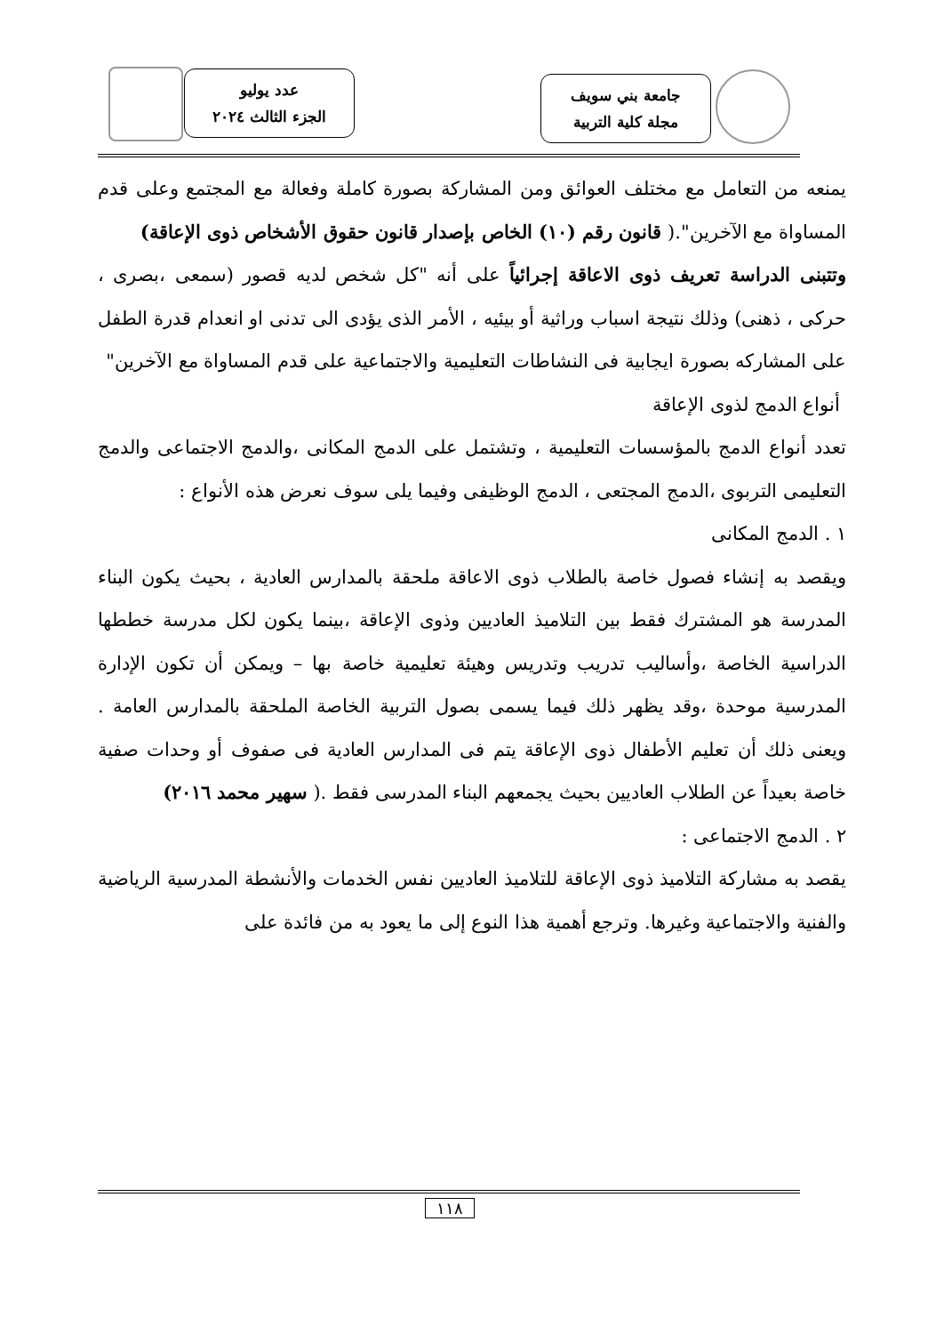جامعة بني سويف
مجلة كلية التربية
عدد يوليو
الجزء الثالث ٢٠٢٤
يمنعه من التعامل مع مختلف العوائق ومن المشاركة بصورة كاملة وفعالة مع المجتمع وعلى قدم المساواة مع الآخرين".( قانون رقم (١٠) الخاص بإصدار قانون حقوق الأشخاص ذوى الإعاقة)
وتتبنى الدراسة تعريف ذوى الاعاقة إجرائياً على أنه "كل شخص لديه قصور (سمعى ،بصرى ، حركى ، ذهنى) وذلك نتيجة اسباب وراثية أو بيئيه ، الأمر الذى يؤدى الى تدنى او انعدام قدرة الطفل على المشاركه بصورة ايجابية فى النشاطات التعليمية والاجتماعية على قدم المساواة مع الآخرين"
أنواع الدمج لذوى الإعاقة
تعدد أنواع الدمج بالمؤسسات التعليمية ، وتشتمل على الدمج المكانى ،والدمج الاجتماعى والدمج التعليمى التربوى ،الدمج المجتعى ، الدمج الوظيفى وفيما يلى سوف نعرض هذه الأنواع :
١ . الدمج المكانى
ويقصد به إنشاء فصول خاصة بالطلاب ذوى الاعاقة ملحقة بالمدارس العادية ، بحيث يكون البناء المدرسة هو المشترك فقط بين التلاميذ العاديين وذوى الإعاقة ،بينما يكون لكل مدرسة خططها الدراسية الخاصة ،وأساليب تدريب وتدريس وهيئة تعليمية خاصة بها – ويمكن أن تكون الإدارة المدرسية موحدة ،وقد يظهر ذلك فيما يسمى بصول التربية الخاصة الملحقة بالمدارس العامة . ويعنى ذلك أن تعليم الأطفال ذوى الإعاقة يتم فى المدارس العادية فى صفوف أو وحدات صفية خاصة بعيداً عن الطلاب العاديين بحيث يجمعهم البناء المدرسى فقط .( سهير محمد ٢٠١٦)
٢ . الدمج الاجتماعى :
يقصد به مشاركة التلاميذ ذوى الإعاقة للتلاميذ العاديين نفس الخدمات والأنشطة المدرسية الرياضية والفنية والاجتماعية وغيرها. وترجع أهمية هذا النوع إلى ما يعود به من فائدة على
١١٨